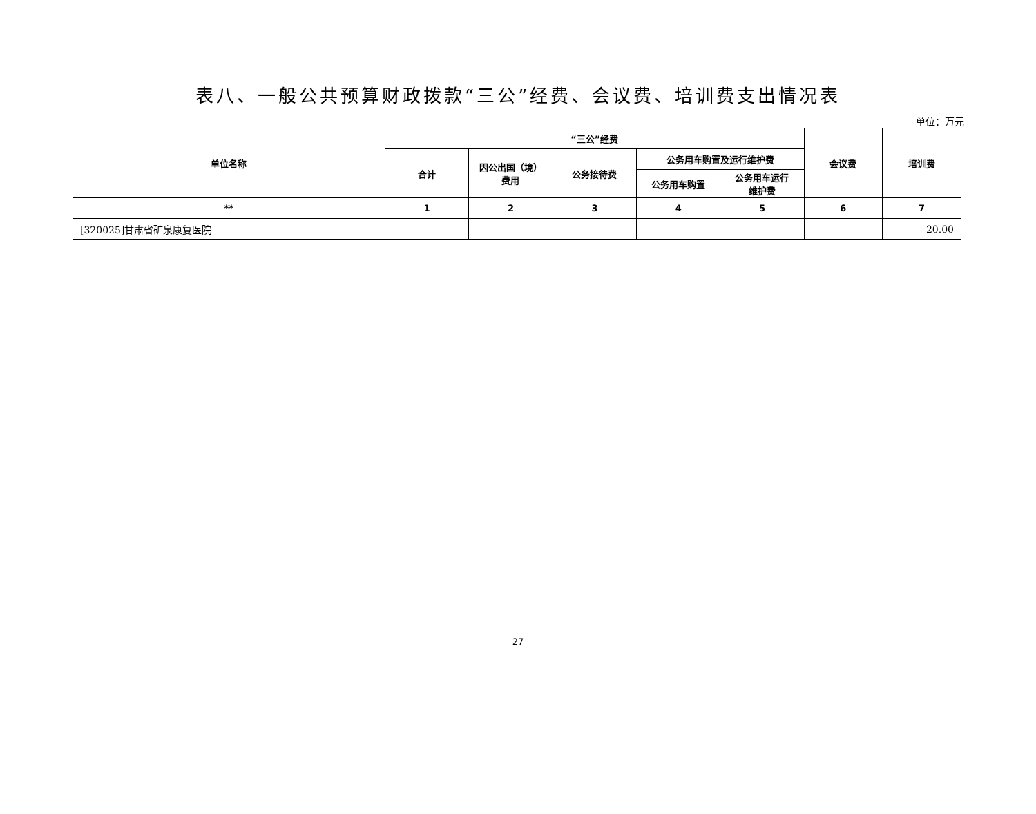表八、一般公共预算财政拨款“三公”经费、会议费、培训费支出情况表
单位：万元
| 单位名称 | “三公”经费 | | | | | 会议费 | 培训费 |
| --- | --- | --- | --- | --- | --- | --- | --- |
| | 合计 | 因公出国（境） 费用 | 公务接待费 | 公务用车购置及运行维护费 | | | |
| | | | | 公务用车购置 | 公务用车运行 维护费 | | |
| ** | 1 | 2 | 3 | 4 | 5 | 6 | 7 |
| [320025]甘肃省矿泉康复医院 | | | | | | | 20.00 |
27